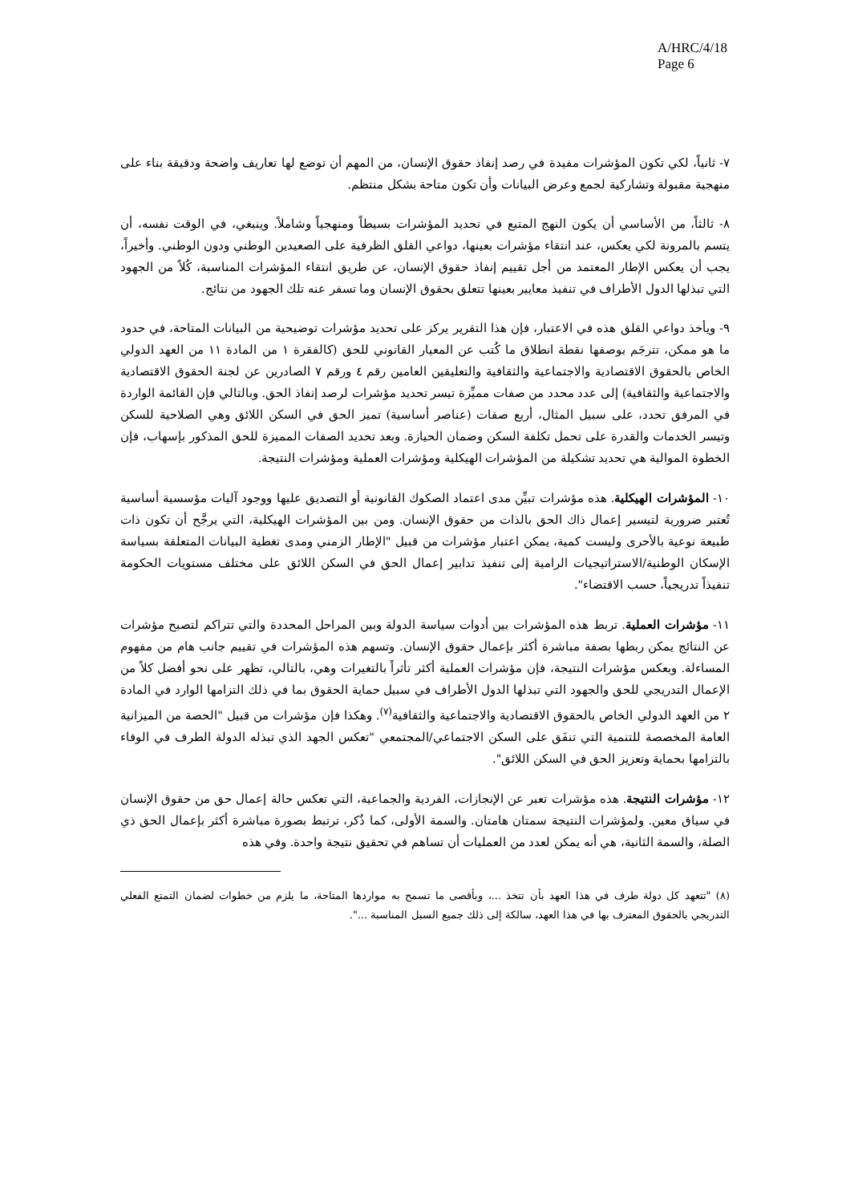A/HRC/4/18
Page 6
٧- ثانياً، لكي تكون المؤشرات مفيدة في رصد إنفاذ حقوق الإنسان، من المهم أن توضع لها تعاريف واضحة ودقيقة بناء على منهجية مقبولة وتشاركية لجمع وعرض البيانات وأن تكون متاحة بشكل منتظم.
٨- ثالثاً، من الأساسي أن يكون النهج المتبع في تحديد المؤشرات بسيطاً ومنهجياً وشاملاً. وينبغي، في الوقت نفسه، أن يتسم بالمرونة لكي يعكس، عند انتقاء مؤشرات بعينها، دواعي القلق الظرفية على الصعيدين الوطني ودون الوطني. وأخيراً، يجب أن يعكس الإطار المعتمد من أجل تقييم إنفاذ حقوق الإنسان، عن طريق انتقاء المؤشرات المناسبة، كُلاً من الجهود التي تبذلها الدول الأطراف في تنفيذ معايير بعينها تتعلق بحقوق الإنسان وما تسفر عنه تلك الجهود من نتائج.
٩- ويأخذ دواعي القلق هذه في الاعتبار، فإن هذا التقرير يركز على تحديد مؤشرات توضيحية من البيانات المتاحة، في حدود ما هو ممكن، تترجَم بوصفها نقطة انطلاق ما كُتب عن المعيار القانوني للحق (كالفقرة ١ من المادة ١١ من العهد الدولي الخاص بالحقوق الاقتصادية والاجتماعية والثقافية والتعليقين العامين رقم ٤ ورقم ٧ الصادرين عن لجنة الحقوق الاقتصادية والاجتماعية والثقافية) إلى عدد محدد من صفات مميِّزة تيسر تحديد مؤشرات لرصد إنفاذ الحق. وبالتالي فإن القائمة الواردة في المرفق تحدد، على سبيل المثال، أربع صفات (عناصر أساسية) تميز الحق في السكن اللائق وهي الصلاحية للسكن وتيسر الخدمات والقدرة على تحمل تكلفة السكن وضمان الحيازة. وبعد تحديد الصفات المميزة للحق المذكور بإسهاب، فإن الخطوة الموالية هي تحديد تشكيلة من المؤشرات الهيكلية ومؤشرات العملية ومؤشرات النتيجة.
١٠- المؤشرات الهيكلية. هذه مؤشرات تبيِّن مدى اعتماد الصكوك القانونية أو التصديق عليها ووجود آليات مؤسسية أساسية تُعتبر ضرورية لتيسير إعمال ذاك الحق بالذات من حقوق الإنسان. ومن بين المؤشرات الهيكلية، التي يرجَّح أن تكون ذات طبيعة نوعية بالأحرى وليست كمية، يمكن اعتبار مؤشرات من قبيل "الإطار الزمني ومدى تغطية البيانات المتعلقة بسياسة الإسكان الوطنية/الاستراتيجيات الرامية إلى تنفيذ تدابير إعمال الحق في السكن اللائق على مختلف مستويات الحكومة تنفيذاً تدريجياً، حسب الاقتضاء".
١١- مؤشرات العملية. تربط هذه المؤشرات بين أدوات سياسة الدولة وبين المراحل المحددة والتي تتراكم لتصبح مؤشرات عن النتائج يمكن ربطها بصفة مباشرة أكثر بإعمال حقوق الإنسان. وتسهم هذه المؤشرات في تقييم جانب هام من مفهوم المساءلة. وبعكس مؤشرات النتيجة، فإن مؤشرات العملية أكثر تأثراً بالتغيرات وهي، بالتالي، تظهر على نحو أفضل كلاً من الإعمال التدريجي للحق والجهود التي تبذلها الدول الأطراف في سبيل حماية الحقوق بما في ذلك التزامها الوارد في المادة ٢ من العهد الدولي الخاص بالحقوق الاقتصادية والاجتماعية والثقافية<sup>(٧)</sup>. وهكذا فإن مؤشرات من قبيل "الحصة من الميزانية العامة المخصصة للتنمية التي تنفَق على السكن الاجتماعي/المجتمعي "تعكس الجهد الذي تبذله الدولة الطرف في الوفاء بالتزامها بحماية وتعزيز الحق في السكن اللائق".
١٢- مؤشرات النتيجة. هذه مؤشرات تعبر عن الإنجازات، الفردية والجماعية، التي تعكس حالة إعمال حق من حقوق الإنسان في سياق معين. ولمؤشرات النتيجة سمتان هامتان. والسمة الأولى، كما ذُكر، ترتبط بصورة مباشرة أكثر بإعمال الحق ذي الصلة، والسمة الثانية، هي أنه يمكن لعدد من العمليات أن تساهم في تحقيق نتيجة واحدة. وفي هذه
(٨) "تتعهد كل دولة طرف في هذا العهد بأن تتخذ ...، وبأقصى ما تسمح به مواردها المتاحة، ما يلزم من خطوات لضمان التمتع الفعلي التدريجي بالحقوق المعترف بها في هذا العهد، سالكة إلى ذلك جميع السبل المناسبة ...".